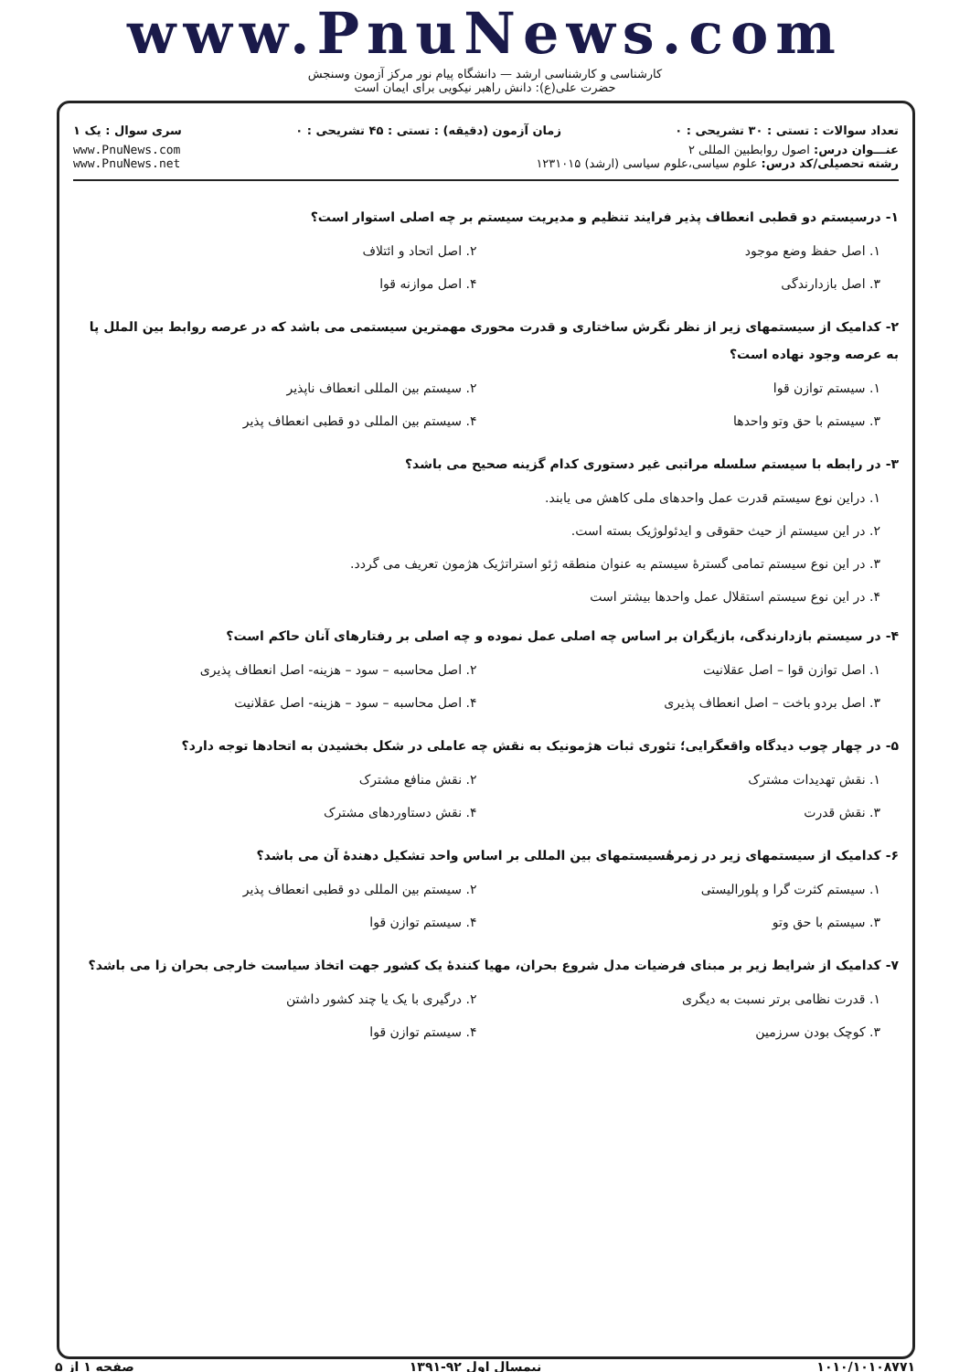www.PnuNews.com
کارشناسی و کارشناسی ارشد — دانشگاه پیام نور مرکز آزمون وسنجش
حضرت علی(ع): دانش راهبر نیکویی برای ایمان است
تعداد سوالات : تستی : ۳۰ تشریحی : ۰ زمان آزمون (دقیقه) : تستی : ۴۵ تشریحی : ۰ سری سوال : یک ۱
عنـــوان درس: اصول روابطبین المللی ۲
رشته تحصیلی/کد درس: علوم سیاسی،علوم سیاسی (ارشد) ۱۲۳۱۰۱۵
www.PnuNews.com
www.PnuNews.net
۱- درسیستم دو قطبی انعطاف پذیر فرایند تنظیم و مدیریت سیستم بر چه اصلی استوار است؟
۱. اصل حفظ وضع موجود
۲. اصل اتحاد و ائتلاف
۳. اصل بازدارندگی
۴. اصل موازنه قوا
۲- کدامیک از سیستمهای زیر از نظر نگرش ساختاری و قدرت محوری مهمترین سیستمی می باشد که در عرصه روابط بین الملل پا به عرصه وجود نهاده است؟
۱. سیستم توازن قوا
۲. سیستم بین المللی انعطاف ناپذیر
۳. سیستم با حق وتو واحدها
۴. سیستم بین المللی دو قطبی انعطاف پذیر
۳- در رابطه با سیستم سلسله مراتبی غیر دستوری کدام گزینه صحیح می باشد؟
۱. دراین نوع سیستم قدرت عمل واحدهای ملی کاهش می یابند.
۲. در این سیستم از حیث حقوقی و ایدئولوژیک بسته است.
۳. در این نوع سیستم تمامی گسترهٔ سیستم به عنوان منطقه ژئو استراتژیک هژمون تعریف می گردد.
۴. در این نوع سیستم استقلال عمل واحدها بیشتر است
۴- در سیستم بازدارندگی، بازیگران بر اساس چه اصلی عمل نموده و چه اصلی بر رفتارهای آنان حاکم است؟
۱. اصل توازن قوا – اصل عقلانیت
۲. اصل محاسبه – سود – هزینه- اصل انعطاف پذیری
۳. اصل بردو باخت – اصل انعطاف پذیری
۴. اصل محاسبه – سود – هزینه- اصل عقلانیت
۵- در چهار چوب دیدگاه واقعگرایی؛ تئوری ثبات هژمونیک به نقش چه عاملی در شکل بخشیدن به اتحادها توجه دارد؟
۱. نقش تهدیدات مشترک
۲. نقش منافع مشترک
۳. نقش قدرت
۴. نقش دستاوردهای مشترک
۶- کدامیک از سیستمهای زیر در زمرهٔسیستمهای بین المللی بر اساس واحد تشکیل دهندهٔ آن می باشد؟
۱. سیستم کثرت گرا و پلورالیستی
۲. سیستم بین المللی دو قطبی انعطاف پذیر
۳. سیستم با حق وتو
۴. سیستم توازن قوا
۷- کدامیک از شرایط زیر بر مبنای فرضیات مدل شروع بحران، مهیا کنندهٔ یک کشور جهت اتخاذ سیاست خارجی بحران زا می باشد؟
۱. قدرت نظامی برتر نسبت به دیگری
۲. درگیری با یک یا چند کشور داشتن
۳. کوچک بودن سرزمین
۴. سیستم توازن قوا
۱۰۱۰/۱۰۱۰۸۷۷۱ نیمسال اول ۹۲-۱۳۹۱ صفحه ۱ از ۵